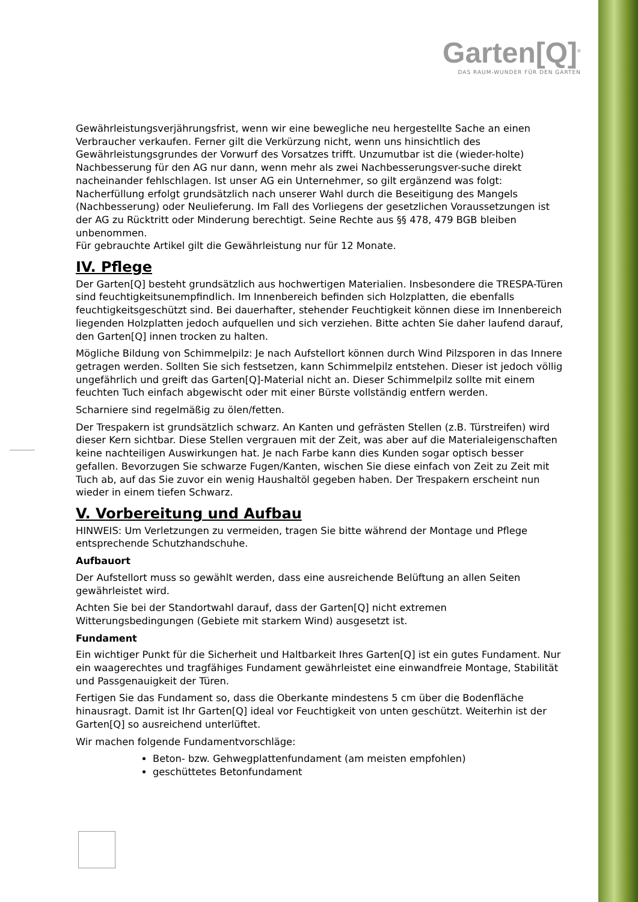Garten[Q]<sup>®</sup>
DAS RAUM-WUNDER FÜR DEN GARTEN
Gewährleistungsverjährungsfrist, wenn wir eine bewegliche neu hergestellte Sache an einen Verbraucher verkaufen. Ferner gilt die Verkürzung nicht, wenn uns hinsichtlich des Gewährleistungsgrundes der Vorwurf des Vorsatzes trifft. Unzumutbar ist die (wieder-holte) Nachbesserung für den AG nur dann, wenn mehr als zwei Nachbesserungsver-suche direkt nacheinander fehlschlagen. Ist unser AG ein Unternehmer, so gilt ergänzend was folgt: Nacherfüllung erfolgt grundsätzlich nach unserer Wahl durch die Beseitigung des Mangels (Nachbesserung) oder Neulieferung. Im Fall des Vorliegens der gesetzlichen Voraussetzungen ist der AG zu Rücktritt oder Minderung berechtigt. Seine Rechte aus §§ 478, 479 BGB bleiben unbenommen.
Für gebrauchte Artikel gilt die Gewährleistung nur für 12 Monate.
IV. Pflege
Der Garten[Q] besteht grundsätzlich aus hochwertigen Materialien. Insbesondere die TRESPA-Türen sind feuchtigkeitsunempfindlich. Im Innenbereich befinden sich Holzplatten, die ebenfalls feuchtigkeitsgeschützt sind. Bei dauerhafter, stehender Feuchtigkeit können diese im Innenbereich liegenden Holzplatten jedoch aufquellen und sich verziehen. Bitte achten Sie daher laufend darauf, den Garten[Q] innen trocken zu halten.
Mögliche Bildung von Schimmelpilz: Je nach Aufstellort können durch Wind Pilzsporen in das Innere getragen werden. Sollten Sie sich festsetzen, kann Schimmelpilz entstehen. Dieser ist jedoch völlig ungefährlich und greift das Garten[Q]-Material nicht an. Dieser Schimmelpilz sollte mit einem feuchten Tuch einfach abgewischt oder mit einer Bürste vollständig entfern werden.
Scharniere sind regelmäßig zu ölen/fetten.
Der Trespakern ist grundsätzlich schwarz. An Kanten und gefrästen Stellen (z.B. Türstreifen) wird dieser Kern sichtbar. Diese Stellen vergrauen mit der Zeit, was aber auf die Materialeigenschaften keine nachteiligen Auswirkungen hat. Je nach Farbe kann dies Kunden sogar optisch besser gefallen. Bevorzugen Sie schwarze Fugen/Kanten, wischen Sie diese einfach von Zeit zu Zeit mit Tuch ab, auf das Sie zuvor ein wenig Haushaltöl gegeben haben. Der Trespakern erscheint nun wieder in einem tiefen Schwarz.
V. Vorbereitung und Aufbau
HINWEIS: Um Verletzungen zu vermeiden, tragen Sie bitte während der Montage und Pflege entsprechende Schutzhandschuhe.
Aufbauort
Der Aufstellort muss so gewählt werden, dass eine ausreichende Belüftung an allen Seiten gewährleistet wird.
Achten Sie bei der Standortwahl darauf, dass der Garten[Q] nicht extremen Witterungsbedingungen (Gebiete mit starkem Wind) ausgesetzt ist.
Fundament
Ein wichtiger Punkt für die Sicherheit und Haltbarkeit Ihres Garten[Q] ist ein gutes Fundament. Nur ein waagerechtes und tragfähiges Fundament gewährleistet eine einwandfreie Montage, Stabilität und Passgenauigkeit der Türen.
Fertigen Sie das Fundament so, dass die Oberkante mindestens 5 cm über die Bodenfläche hinausragt. Damit ist Ihr Garten[Q] ideal vor Feuchtigkeit von unten geschützt. Weiterhin ist der Garten[Q] so ausreichend unterlüftet.
Wir machen folgende Fundamentvorschläge:
Beton- bzw. Gehwegplattenfundament (am meisten empfohlen)
geschüttetes Betonfundament